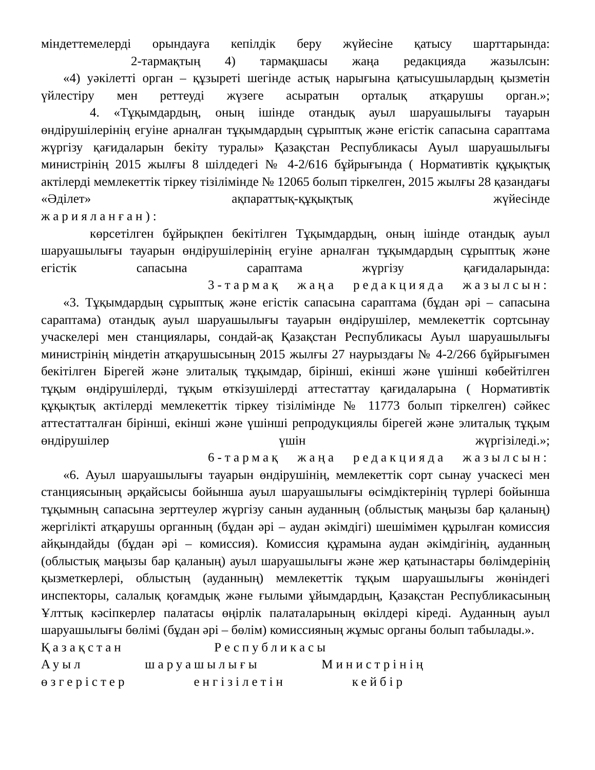міндеттемелерді орындауға кепілдік беру жүйесіне қатысу шарттарында:
2-тармақтың 4) тармақшасы жаңа редакцияда жазылсын:
«4) уәкілетті орган – құзыреті шегінде астық нарығына қатысушылардың қызметін үйлестіру мен реттеуді жүзеге асыратын орталық атқарушы орган.»;
4. «Тұқымдардың, оның ішінде отандық ауыл шаруашылығы тауарын өндірушілерінің егуіне арналған тұқымдардың сұрыптық және егістік сапасына сараптама жүргізу қағидаларын бекіту туралы» Қазақстан Республикасы Ауыл шаруашылығы министрінің 2015 жылғы 8 шілдедегі № 4-2/616 бұйрығында ( Нормативтік құқықтық актілерді мемлекеттік тіркеу тізілімінде № 12065 болып тіркелген, 2015 жылғы 28 қазандағы «Әділет» ақпараттық-құқықтық жүйесінде
жарияланған):
көрсетілген бұйрықпен бекітілген Тұқымдардың, оның ішінде отандық ауыл шаруашылығы тауарын өндірушілерінің егуіне арналған тұқымдардың сұрыптық және егістік сапасына сараптама жүргізу қағидаларында:
3-тармақ жаңа редакцияда жазылсын:
«3. Тұқымдардың сұрыптық және егістік сапасына сараптама (бұдан әрі – сапасына сараптама) отандық ауыл шаруашылығы тауарын өндірушілер, мемлекеттік сортсынау учаскелері мен станциялары, сондай-ақ Қазақстан Республикасы Ауыл шаруашылығы министрінің міндетін атқарушысының 2015 жылғы 27 наурыздағы № 4-2/266 бұйрығымен бекітілген Бірегей және элиталық тұқымдар, бірінші, екінші және үшінші көбейтілген тұқым өндірушілерді, тұқым өткізушілерді аттестаттау қағидаларына ( Нормативтік құқықтық актілерді мемлекеттік тіркеу тізілімінде № 11773 болып тіркелген) сәйкес аттестатталған бірінші, екінші және үшінші репродукциялы бірегей және элиталық тұқым өндірушілер үшін жүргізіледі.»;
6-тармақ жаңа редакцияда жазылсын:
«6. Ауыл шаруашылығы тауарын өндірушінің, мемлекеттік сорт сынау учаскесі мен станциясының әрқайсысы бойынша ауыл шаруашылығы өсімдіктерінің түрлері бойынша тұқымның сапасына зерттеулер жүргізу санын ауданның (облыстық маңызы бар қаланың) жергілікті атқарушы органның (бұдан әрі – аудан әкімдігі) шешімімен құрылған комиссия айқындайды (бұдан әрі – комиссия). Комиссия құрамына аудан әкімдігінің, ауданның (облыстық маңызы бар қаланың) ауыл шаруашылығы және жер қатынастары бөлімдерінің қызметкерлері, облыстың (ауданның) мемлекеттік тұқым шаруашылығы жөніндегі инспекторы, салалық қоғамдық және ғылыми ұйымдардың, Қазақстан Республикасының Ұлттық кәсіпкерлер палатасы өңірлік палаталарының өкілдері кіреді. Ауданның ауыл шаруашылығы бөлімі (бұдан әрі – бөлім) комиссияның жұмыс органы болып табылады.».
Қазақстан Республикасы
Ауыл шаруашылығы Министрінің
өзгерістер енгізілетін кейбір